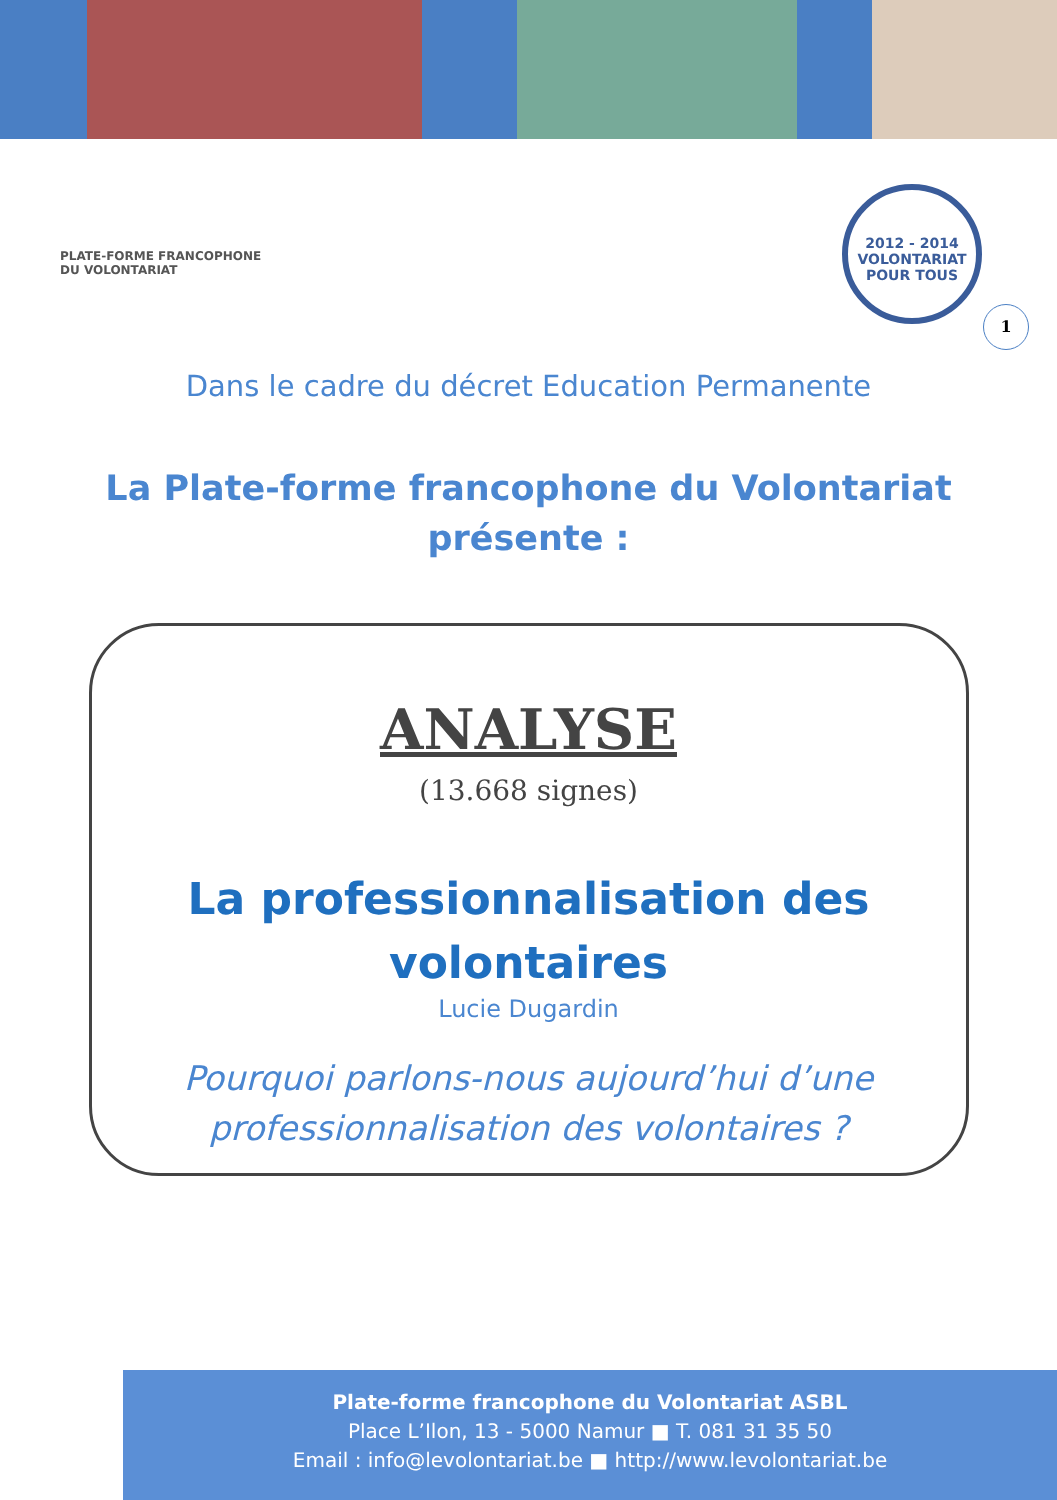PLATE-FORME FRANCOPHONE
DU VOLONTARIAT
2012 - 2014
VOLONTARIAT
POUR TOUS
1
Dans le cadre du décret Education Permanente
La Plate-forme francophone du Volontariat
présente :
ANALYSE
(13.668 signes)
La professionnalisation des
volontaires
Lucie Dugardin
Pourquoi parlons-nous aujourd’hui d’une
professionnalisation des volontaires ?
Plate-forme francophone du Volontariat ASBL
Place L’Ilon, 13 - 5000 Namur ■ T. 081 31 35 50
Email : info@levolontariat.be ■ http://www.levolontariat.be